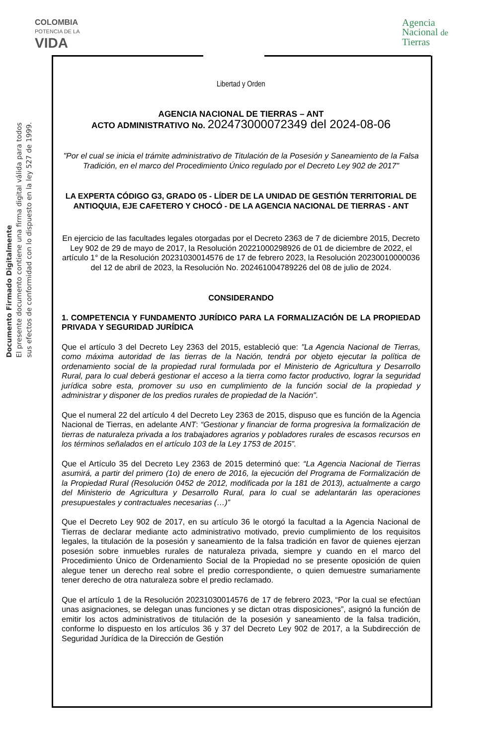COLOMBIA
POTENCIA DE LA
VIDA
Libertad y Orden
Agencia
Nacional de
Tierras
Documento Firmado Digitalmente
El presente documento contiene una firma digital válida para todos
sus efectos de conformidad con lo dispuesto en la ley 527 de 1999.
AGENCIA NACIONAL DE TIERRAS – ANT
ACTO ADMINISTRATIVO No. 202473000072349 del 2024-08-06
"Por el cual se inicia el trámite administrativo de Titulación de la Posesión y Saneamiento de la Falsa Tradición, en el marco del Procedimiento Único regulado por el Decreto Ley 902 de 2017"
LA EXPERTA CÓDIGO G3, GRADO 05 - LÍDER DE LA UNIDAD DE GESTIÓN TERRITORIAL DE ANTIOQUIA, EJE CAFETERO Y CHOCÓ - DE LA AGENCIA NACIONAL DE TIERRAS - ANT
En ejercicio de las facultades legales otorgadas por el Decreto 2363 de 7 de diciembre 2015, Decreto Ley 902 de 29 de mayo de 2017, la Resolución 20221000298926 de 01 de diciembre de 2022, el artículo 1° de la Resolución 20231030014576 de 17 de febrero 2023, la Resolución 20230010000036 del 12 de abril de 2023, la Resolución No. 202461004789226 del 08 de julio de 2024.
CONSIDERANDO
1. COMPETENCIA Y FUNDAMENTO JURÍDICO PARA LA FORMALIZACIÓN DE LA PROPIEDAD PRIVADA Y SEGURIDAD JURÍDICA
Que el artículo 3 del Decreto Ley 2363 del 2015, estableció que: "La Agencia Nacional de Tierras, como máxima autoridad de las tierras de la Nación, tendrá por objeto ejecutar la política de ordenamiento social de la propiedad rural formulada por el Ministerio de Agricultura y Desarrollo Rural, para lo cual deberá gestionar el acceso a la tierra como factor productivo, lograr la seguridad jurídica sobre esta, promover su uso en cumplimiento de la función social de la propiedad y administrar y disponer de los predios rurales de propiedad de la Nación".
Que el numeral 22 del artículo 4 del Decreto Ley 2363 de 2015, dispuso que es función de la Agencia Nacional de Tierras, en adelante ANT: “Gestionar y financiar de forma progresiva la formalización de tierras de naturaleza privada a los trabajadores agrarios y pobladores rurales de escasos recursos en los términos señalados en el artículo 103 de la Ley 1753 de 2015”.
Que el Artículo 35 del Decreto Ley 2363 de 2015 determinó que: “La Agencia Nacional de Tierras asumirá, a partir del primero (1o) de enero de 2016, la ejecución del Programa de Formalización de la Propiedad Rural (Resolución 0452 de 2012, modificada por la 181 de 2013), actualmente a cargo del Ministerio de Agricultura y Desarrollo Rural, para lo cual se adelantarán las operaciones presupuestales y contractuales necesarias (…)”
Que el Decreto Ley 902 de 2017, en su artículo 36 le otorgó la facultad a la Agencia Nacional de Tierras de declarar mediante acto administrativo motivado, previo cumplimiento de los requisitos legales, la titulación de la posesión y saneamiento de la falsa tradición en favor de quienes ejerzan posesión sobre inmuebles rurales de naturaleza privada, siempre y cuando en el marco del Procedimiento Único de Ordenamiento Social de la Propiedad no se presente oposición de quien alegue tener un derecho real sobre el predio correspondiente, o quien demuestre sumariamente tener derecho de otra naturaleza sobre el predio reclamado.
Que el artículo 1 de la Resolución 20231030014576 de 17 de febrero 2023, “Por la cual se efectúan unas asignaciones, se delegan unas funciones y se dictan otras disposiciones”, asignó la función de emitir los actos administrativos de titulación de la posesión y saneamiento de la falsa tradición, conforme lo dispuesto en los artículos 36 y 37 del Decreto Ley 902 de 2017, a la Subdirección de Seguridad Jurídica de la Dirección de Gestión